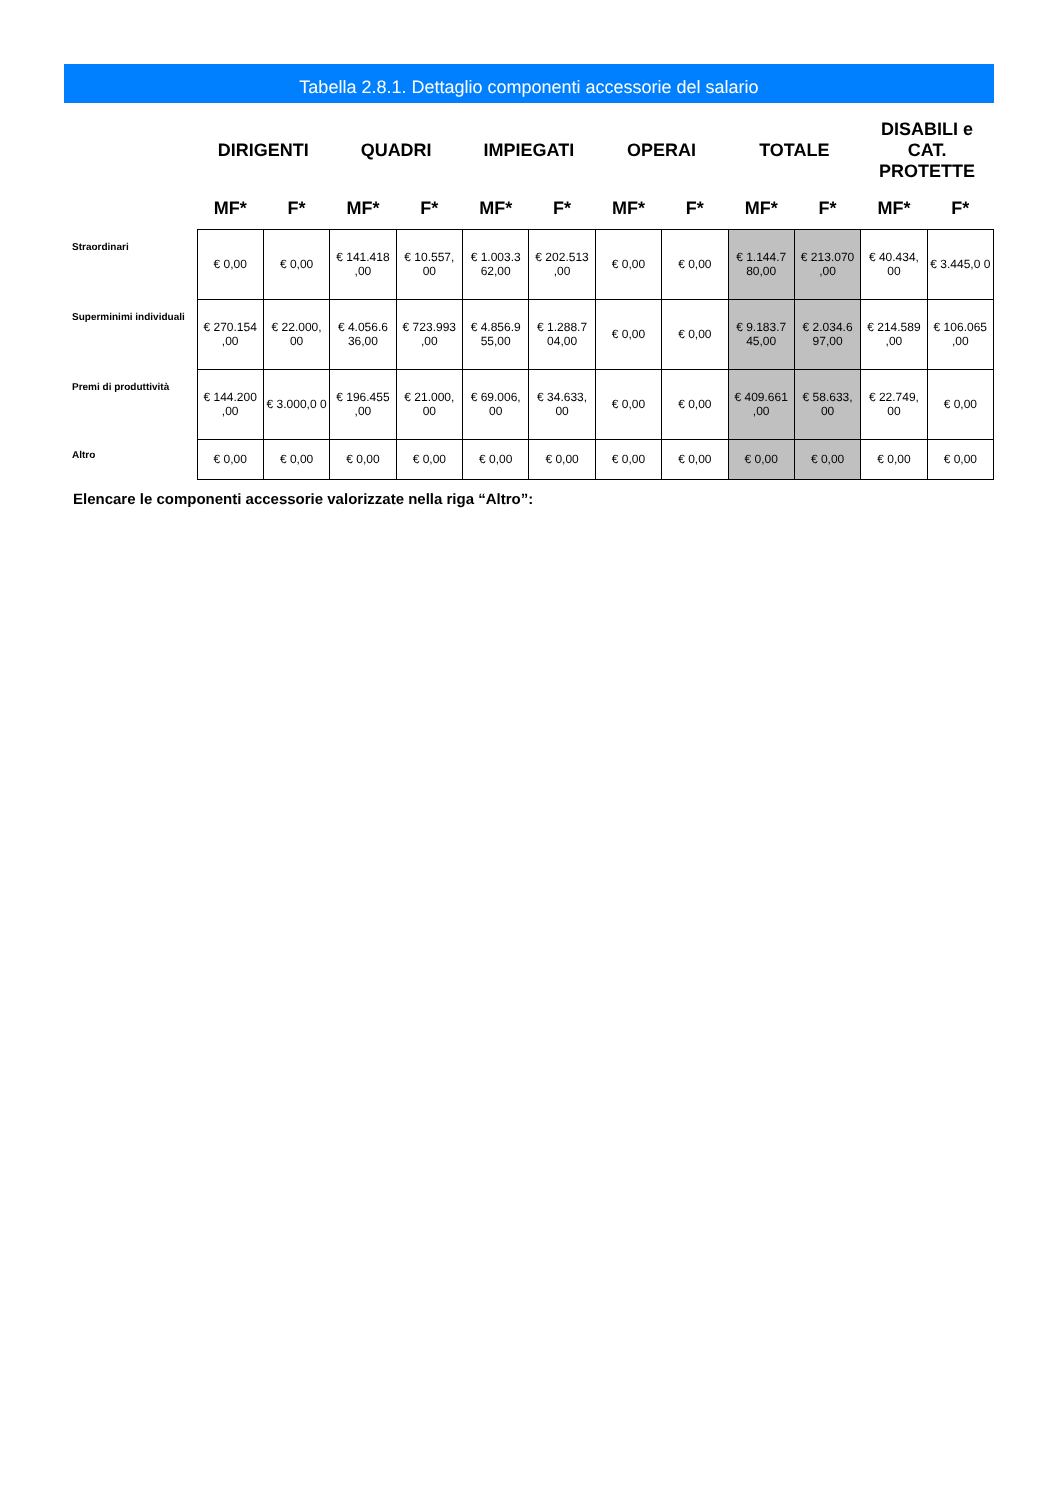Tabella 2.8.1. Dettaglio componenti accessorie del salario
| | DIRIGENTI | | QUADRI | | IMPIEGATI | | OPERAI | | TOTALE | | DISABILI e CAT. PROTETTE | |
| --- | --- | --- | --- | --- | --- | --- | --- | --- | --- | --- | --- | --- |
| | MF* | F* | MF* | F* | MF* | F* | MF* | F* | MF* | F* | MF* | F* |
| Straordinari | € 0,00 | € 0,00 | € 141.418 ,00 | € 10.557, 00 | € 1.003.3 62,00 | € 202.513 ,00 | € 0,00 | € 0,00 | € 1.144.7 80,00 | € 213.070 ,00 | € 40.434, 00 | € 3.445,0 0 |
| Superminimi individuali | € 270.154 ,00 | € 22.000, 00 | € 4.056.6 36,00 | € 723.993 ,00 | € 4.856.9 55,00 | € 1.288.7 04,00 | € 0,00 | € 0,00 | € 9.183.7 45,00 | € 2.034.6 97,00 | € 214.589 ,00 | € 106.065 ,00 |
| Premi di produttività | € 144.200 ,00 | € 3.000,0 0 | € 196.455 ,00 | € 21.000, 00 | € 69.006, 00 | € 34.633, 00 | € 0,00 | € 0,00 | € 409.661 ,00 | € 58.633, 00 | € 22.749, 00 | € 0,00 |
| Altro | € 0,00 | € 0,00 | € 0,00 | € 0,00 | € 0,00 | € 0,00 | € 0,00 | € 0,00 | € 0,00 | € 0,00 | € 0,00 | € 0,00 |
Elencare le componenti accessorie valorizzate nella riga “Altro”: